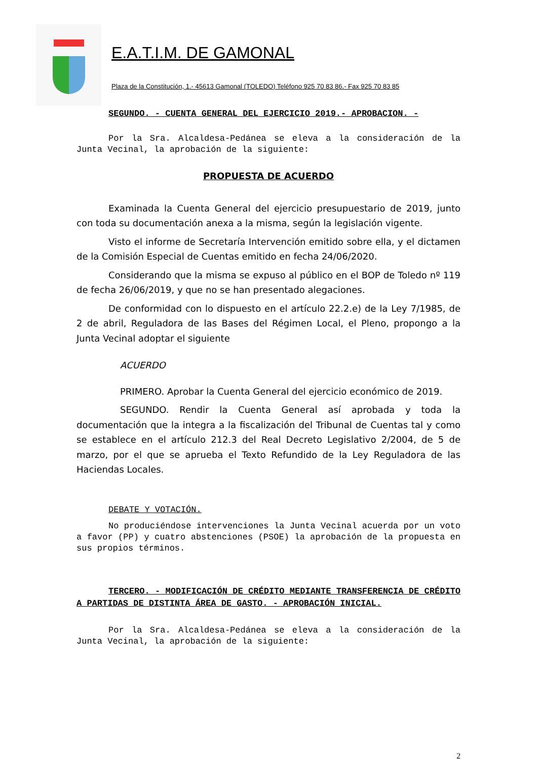E.A.T.I.M. DE GAMONAL
Plaza de la Constitución, 1.- 45613 Gamonal (TOLEDO) Teléfono 925 70 83 86.- Fax 925 70 83 85
SEGUNDO. - CUENTA GENERAL DEL EJERCICIO 2019.- APROBACION. -
Por la Sra. Alcaldesa-Pedánea se eleva a la consideración de la Junta Vecinal, la aprobación de la siguiente:
PROPUESTA DE ACUERDO
Examinada la Cuenta General del ejercicio presupuestario de 2019, junto con toda su documentación anexa a la misma, según la legislación vigente.
Visto el informe de Secretaría Intervención emitido sobre ella, y el dictamen de la Comisión Especial de Cuentas emitido en fecha 24/06/2020.
Considerando que la misma se expuso al público en el BOP de Toledo nº 119 de fecha 26/06/2019, y que no se han presentado alegaciones.
De conformidad con lo dispuesto en el artículo 22.2.e) de la Ley 7/1985, de 2 de abril, Reguladora de las Bases del Régimen Local, el Pleno, propongo a la Junta Vecinal adoptar el siguiente
ACUERDO
PRIMERO. Aprobar la Cuenta General del ejercicio económico de 2019.
SEGUNDO. Rendir la Cuenta General así aprobada y toda la documentación que la integra a la fiscalización del Tribunal de Cuentas tal y como se establece en el artículo 212.3 del Real Decreto Legislativo 2/2004, de 5 de marzo, por el que se aprueba el Texto Refundido de la Ley Reguladora de las Haciendas Locales.
DEBATE Y VOTACIÓN.
No produciéndose intervenciones la Junta Vecinal acuerda por un voto a favor (PP) y cuatro abstenciones (PSOE) la aprobación de la propuesta en sus propios términos.
TERCERO. - MODIFICACIÓN DE CRÉDITO MEDIANTE TRANSFERENCIA DE CRÉDITO A PARTIDAS DE DISTINTA ÁREA DE GASTO. - APROBACIÓN INICIAL.
Por la Sra. Alcaldesa-Pedánea se eleva a la consideración de la Junta Vecinal, la aprobación de la siguiente:
2